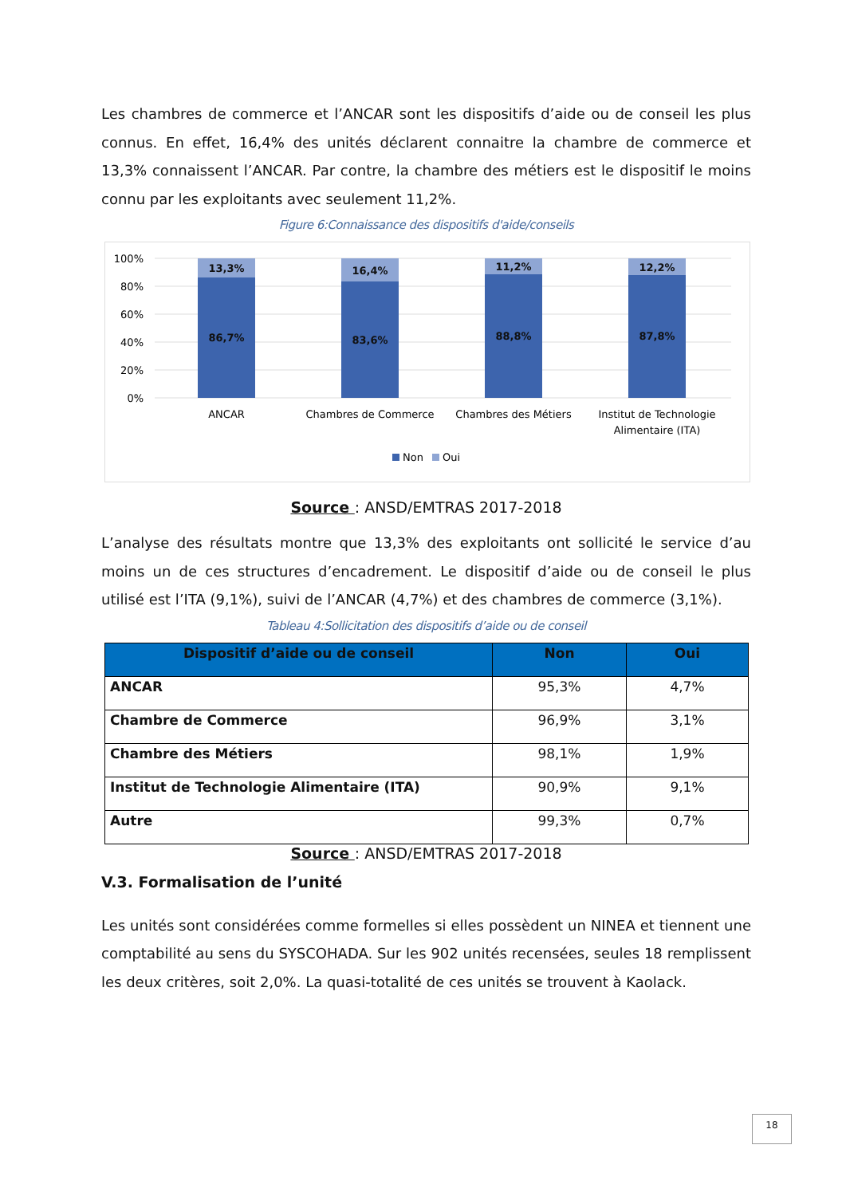Les chambres de commerce et l’ANCAR sont les dispositifs d’aide ou de conseil les plus connus. En effet, 16,4% des unités déclarent connaitre la chambre de commerce et 13,3% connaissent l’ANCAR. Par contre, la chambre des métiers est le dispositif le moins connu par les exploitants avec seulement 11,2%.
Figure 6:Connaissance des dispositifs d'aide/conseils
100%
80%
60%
40%
20%
0%
13,3%
16,4%
11,2%
12,2%
86,7%
83,6%
88,8%
87,8%
ANCAR
Chambres de Commerce
Chambres des Métiers
Institut de Technologie
Alimentaire (ITA)
Non
Oui
Source : ANSD/EMTRAS 2017-2018
L’analyse des résultats montre que 13,3% des exploitants ont sollicité le service d’au moins un de ces structures d’encadrement. Le dispositif d’aide ou de conseil le plus utilisé est l’ITA (9,1%), suivi de l’ANCAR (4,7%) et des chambres de commerce (3,1%).
Tableau 4:Sollicitation des dispositifs d’aide ou de conseil
| Dispositif d’aide ou de conseil | Non | Oui |
| --- | --- | --- |
| ANCAR | 95,3% | 4,7% |
| Chambre de Commerce | 96,9% | 3,1% |
| Chambre des Métiers | 98,1% | 1,9% |
| Institut de Technologie Alimentaire (ITA) | 90,9% | 9,1% |
| Autre | 99,3% | 0,7% |
Source : ANSD/EMTRAS 2017-2018
V.3. Formalisation de l’unité
Les unités sont considérées comme formelles si elles possèdent un NINEA et tiennent une comptabilité au sens du SYSCOHADA. Sur les 902 unités recensées, seules 18 remplissent les deux critères, soit 2,0%. La quasi-totalité de ces unités se trouvent à Kaolack.
18